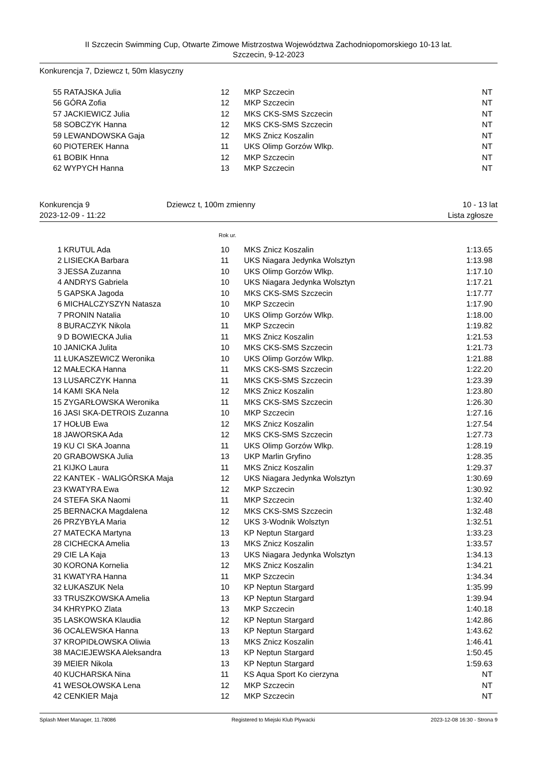II Szczecin Swimming Cup, Otwarte Zimowe Mistrzostwa Województwa Zachodniopomorskiego 10-13 lat.
Szczecin, 9-12-2023
Konkurencja 7, Dziewcz t, 50m klasyczny
| 55 | RATAJSKA Julia | 12 | MKP Szczecin | NT |
| 56 | GÓRA Zofia | 12 | MKP Szczecin | NT |
| 57 | JACKIEWICZ Julia | 12 | MKS CKS-SMS Szczecin | NT |
| 58 | SOBCZYK Hanna | 12 | MKS CKS-SMS Szczecin | NT |
| 59 | LEWANDOWSKA Gaja | 12 | MKS Znicz Koszalin | NT |
| 60 | PIOTEREK Hanna | 11 | UKS Olimp Gorzów Wlkp. | NT |
| 61 | BOBIK Hnna | 12 | MKP Szczecin | NT |
| 62 | WYPYCH Hanna | 13 | MKP Szczecin | NT |
Konkurencja 9
2023-12-09 - 11:22
Dziewcz t, 100m zmienny 10 - 13 lat
Lista zgłosze
Rok ur.
| 1 | KRUTUL Ada | 10 | MKS Znicz Koszalin | 1:13.65 |
| 2 | LISIECKA Barbara | 11 | UKS Niagara Jedynka Wolsztyn | 1:13.98 |
| 3 | JESSA Zuzanna | 10 | UKS Olimp Gorzów Wlkp. | 1:17.10 |
| 4 | ANDRYS Gabriela | 10 | UKS Niagara Jedynka Wolsztyn | 1:17.21 |
| 5 | GAPSKA Jagoda | 10 | MKS CKS-SMS Szczecin | 1:17.77 |
| 6 | MICHALCZYSZYN Natasza | 10 | MKP Szczecin | 1:17.90 |
| 7 | PRONIN Natalia | 10 | UKS Olimp Gorzów Wlkp. | 1:18.00 |
| 8 | BURACZYK Nikola | 11 | MKP Szczecin | 1:19.82 |
| 9 | D BOWIECKA Julia | 11 | MKS Znicz Koszalin | 1:21.53 |
| 10 | JANICKA Julita | 10 | MKS CKS-SMS Szczecin | 1:21.73 |
| 11 | ŁUKASZEWICZ Weronika | 10 | UKS Olimp Gorzów Wlkp. | 1:21.88 |
| 12 | MAŁECKA Hanna | 11 | MKS CKS-SMS Szczecin | 1:22.20 |
| 13 | LUSARCZYK Hanna | 11 | MKS CKS-SMS Szczecin | 1:23.39 |
| 14 | KAMI SKA Nela | 12 | MKS Znicz Koszalin | 1:23.80 |
| 15 | ZYGARŁOWSKA Weronika | 11 | MKS CKS-SMS Szczecin | 1:26.30 |
| 16 | JASI SKA-DETROIS Zuzanna | 10 | MKP Szczecin | 1:27.16 |
| 17 | HOŁUB Ewa | 12 | MKS Znicz Koszalin | 1:27.54 |
| 18 | JAWORSKA Ada | 12 | MKS CKS-SMS Szczecin | 1:27.73 |
| 19 | KU CI SKA Joanna | 11 | UKS Olimp Gorzów Wlkp. | 1:28.19 |
| 20 | GRABOWSKA Julia | 13 | UKP Marlin Gryfino | 1:28.35 |
| 21 | KIJKO Laura | 11 | MKS Znicz Koszalin | 1:29.37 |
| 22 | KANTEK - WALIGÓRSKA Maja | 12 | UKS Niagara Jedynka Wolsztyn | 1:30.69 |
| 23 | KWATYRA Ewa | 12 | MKP Szczecin | 1:30.92 |
| 24 | STEFA SKA Naomi | 11 | MKP Szczecin | 1:32.40 |
| 25 | BERNACKA Magdalena | 12 | MKS CKS-SMS Szczecin | 1:32.48 |
| 26 | PRZYBYŁA Maria | 12 | UKS 3-Wodnik Wolsztyn | 1:32.51 |
| 27 | MATECKA Martyna | 13 | KP Neptun Stargard | 1:33.23 |
| 28 | CICHECKA Amelia | 13 | MKS Znicz Koszalin | 1:33.57 |
| 29 | CIE LA Kaja | 13 | UKS Niagara Jedynka Wolsztyn | 1:34.13 |
| 30 | KORONA Kornelia | 12 | MKS Znicz Koszalin | 1:34.21 |
| 31 | KWATYRA Hanna | 11 | MKP Szczecin | 1:34.34 |
| 32 | ŁUKASZUK Nela | 10 | KP Neptun Stargard | 1:35.99 |
| 33 | TRUSZKOWSKA Amelia | 13 | KP Neptun Stargard | 1:39.94 |
| 34 | KHRYPKO Zlata | 13 | MKP Szczecin | 1:40.18 |
| 35 | LASKOWSKA Klaudia | 12 | KP Neptun Stargard | 1:42.86 |
| 36 | OCALEWSKA Hanna | 13 | KP Neptun Stargard | 1:43.62 |
| 37 | KROPIDŁOWSKA Oliwia | 13 | MKS Znicz Koszalin | 1:46.41 |
| 38 | MACIEJEWSKA Aleksandra | 13 | KP Neptun Stargard | 1:50.45 |
| 39 | MEIER Nikola | 13 | KP Neptun Stargard | 1:59.63 |
| 40 | KUCHARSKA Nina | 11 | KS Aqua Sport Ko cierzyna | NT |
| 41 | WESOŁOWSKA Lena | 12 | MKP Szczecin | NT |
| 42 | CENKIER Maja | 12 | MKP Szczecin | NT |
Splash Meet Manager, 11.78086 Registered to Miejski Klub Plywacki 2023-12-08 16:30 - Strona 9